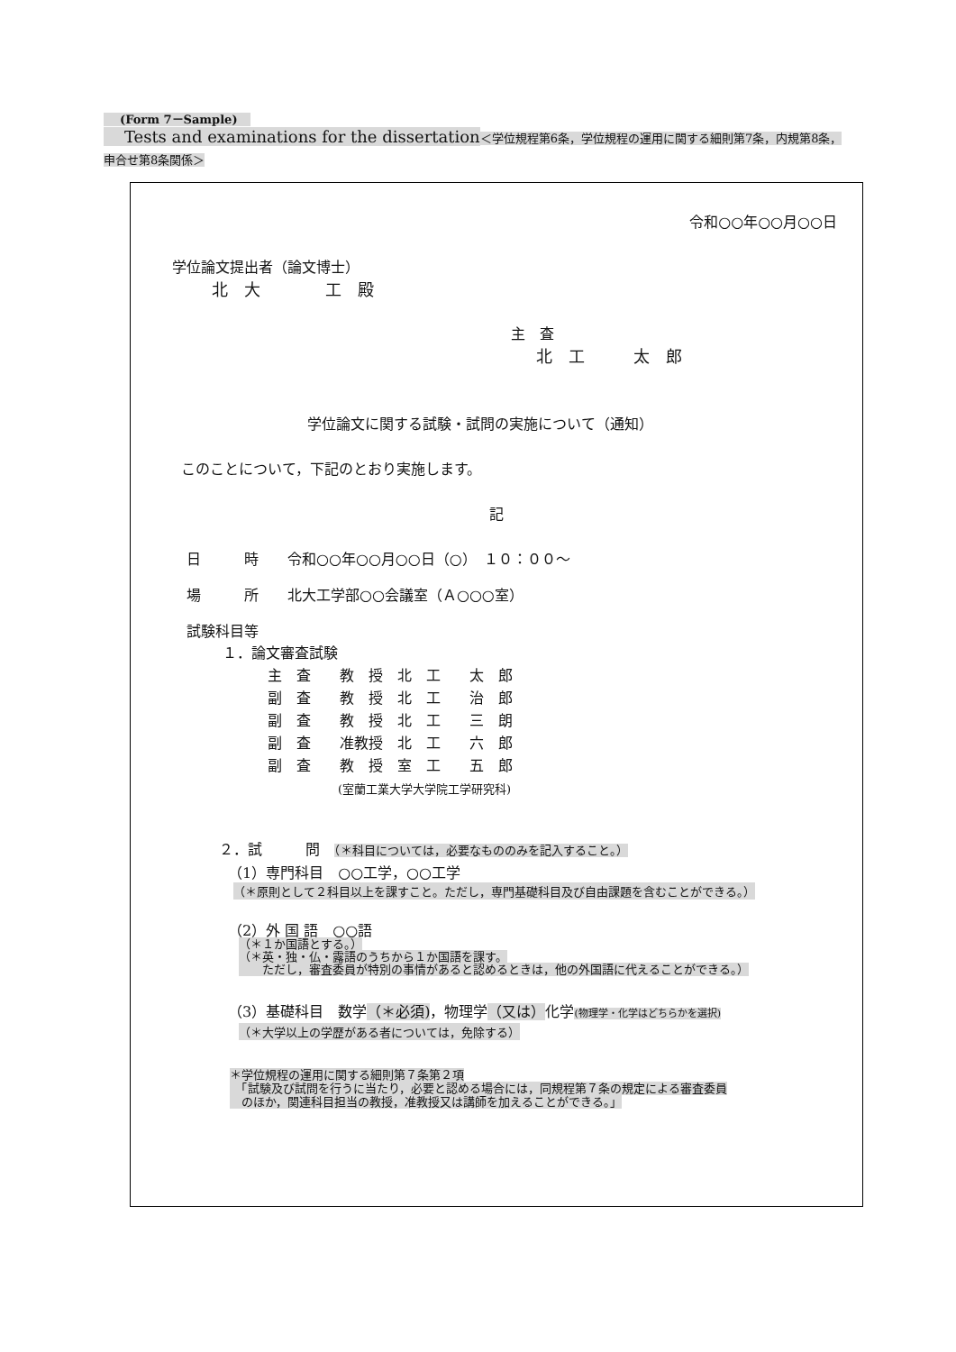(Form 7－Sample)
Tests and examinations for the dissertation＜学位規程第6条，学位規程の運用に関する細則第7条，内規第8条，申合せ第8条関係＞
令和○○年○○月○○日
学位論文提出者（論文博士）
北　大　　　　工　殿
主　査
北　工　　　太　郎
学位論文に関する試験・試問の実施について（通知）
このことについて，下記のとおり実施します。
記
日　　　時　　令和○○年○○月○○日（○）　１０：００～
場　　　所　　北大工学部○○会議室（Ａ○○○室）
試験科目等
１．論文審査試験
主　査　　教　授　北　工　　太　郎
副　査　　教　授　北　工　　治　郎
副　査　　教　授　北　工　　三　朗
副　査　　准教授　北　工　　六　郎
副　査　　教　授　室　工　　五　郎
(室蘭工業大学大学院工学研究科)
２．試　　　問　（＊科目については，必要なもののみを記入すること。）
（1）専門科目　○○工学，○○工学
（＊原則として２科目以上を課すこと。ただし，専門基礎科目及び自由課題を含むことができる。）
（2）外 国 語　○○語
（＊１か国語とする。）
（＊英・独・仏・露語のうちから１か国語を課す。
　　ただし，審査委員が特別の事情があると認めるときは，他の外国語に代えることができる。）
（3）基礎科目　数学（＊必須)，物理学（又は）化学(物理学・化学はどちらかを選択)
（＊大学以上の学歴がある者については，免除する）
＊学位規程の運用に関する細則第７条第２項
　「試験及び試問を行うに当たり，必要と認める場合には，同規程第７条の規定による審査委員
　のほか，関連科目担当の教授，准教授又は講師を加えることができる。」